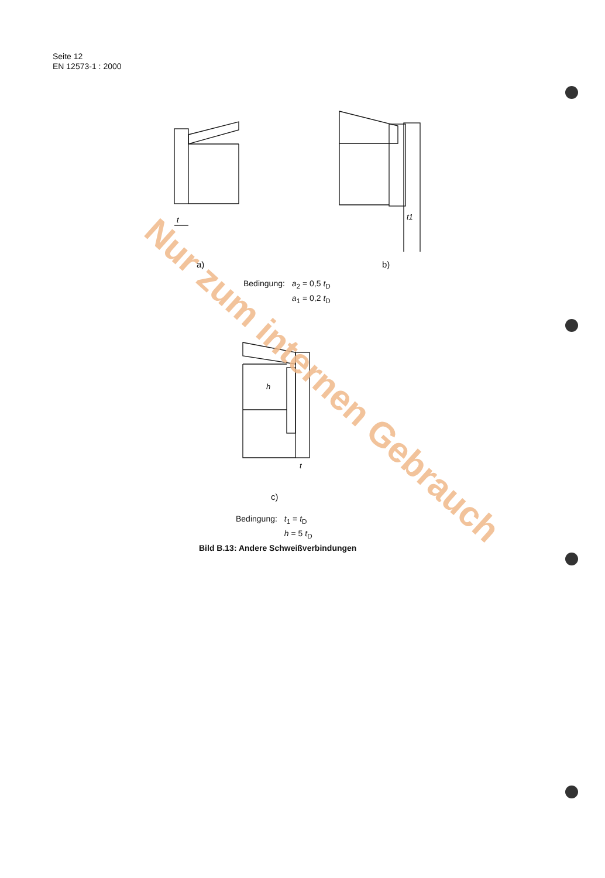Seite 12
EN 12573-1 : 2000
t
t1
a) b)
| Bedingung: | a<sub>2</sub> = 0,5 t<sub>D</sub> a<sub>1</sub> = 0,2 t<sub>D</sub> |
h
t
c)
| Bedingung: | t<sub>1</sub> = t<sub>D</sub> h = 5 t<sub>D</sub> |
Bild B.13: Andere Schweißverbindungen
Nur zum internen Gebrauch